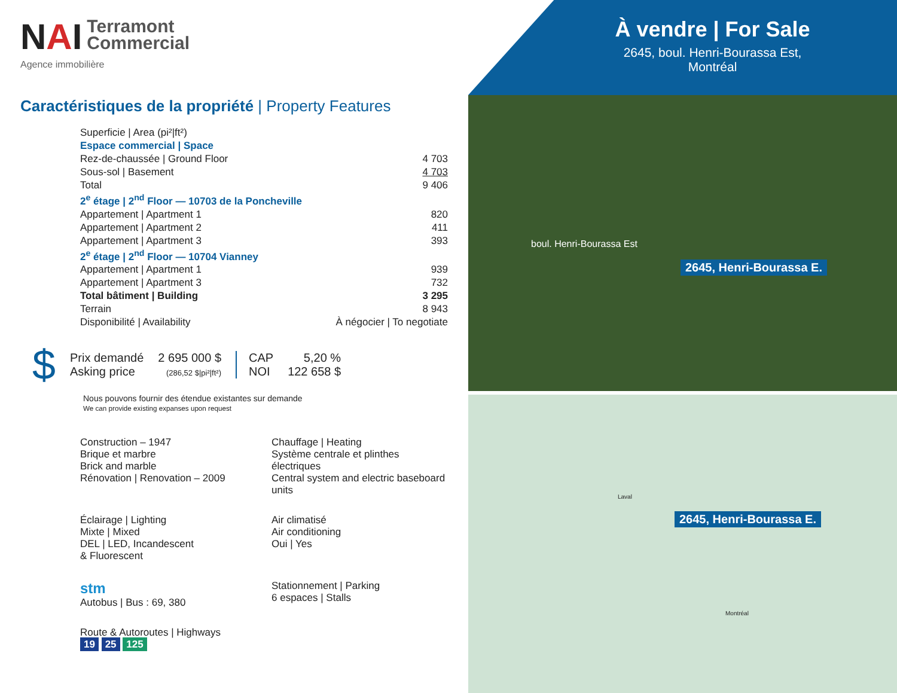NAI
Terramont
Commercial
Agence immobilière
Caractéristiques de la propriété | Property Features
| Superficie / Area (pi²/ft²) | |
| Espace commercial / Space | |
| Rez-de-chaussée / Ground Floor | 4 703 |
| Sous-sol / Basement | 4 703 |
| Total | 9 406 |
| 2<sup>e</sup> étage / 2<sup>nd</sup> Floor — 10703 de la Poncheville | |
| Appartement / Apartment 1 | 820 |
| Appartement / Apartment 2 | 411 |
| Appartement / Apartment 3 | 393 |
| 2<sup>e</sup> étage / 2<sup>nd</sup> Floor — 10704 Vianney | |
| Appartement / Apartment 1 | 939 |
| Appartement / Apartment 3 | 732 |
| Total bâtiment / Building | 3 295 |
| Terrain | 8 943 |
| Disponibilité / Availability | À négocier / To negotiate |
$ Prix demandé
Asking price 2 695 000 $
(286,52 $|pi²|ft²) CAP
NOI 5,20 %
122 658 $
Nous pouvons fournir des étendue existantes sur demande
We can provide existing expanses upon request
Construction – 1947
Brique et marbre
Brick and marble
Rénovation | Renovation – 2009
Chauffage | Heating
Système centrale et plinthes électriques
Central system and electric baseboard units
Éclairage | Lighting
Mixte | Mixed
DEL | LED, Incandescent
& Fluorescent
Air climatisé
Air conditioning
Oui | Yes
stm
Autobus | Bus : 69, 380
Stationnement | Parking
6 espaces | Stalls
Route & Autoroutes | Highways
19 25 125
À vendre | For Sale
2645, boul. Henri-Bourassa Est,
Montréal
boul. Henri-Bourassa Est
2645, Henri-Bourassa E.
Laval
Montréal
2645, Henri-Bourassa E.